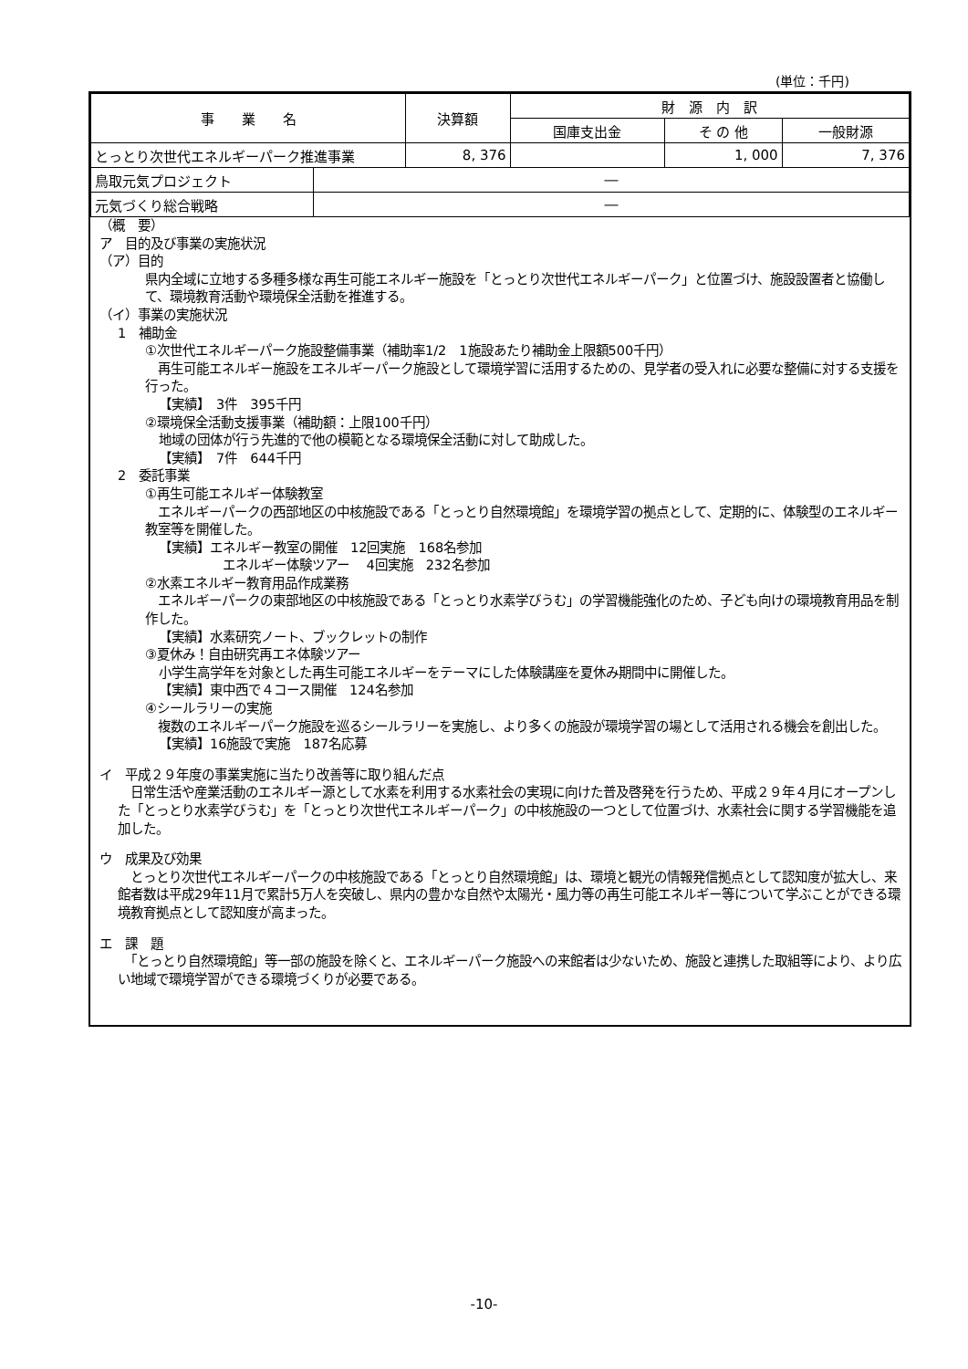(単位：千円)
| 事 業 名 | | 決算額 | 財 源 内 訳 | | |
| --- | --- | --- | --- | --- | --- |
| | | | 国庫支出金 | そ の 他 | 一般財源 |
| とっとり次世代エネルギーパーク推進事業 | | 8, 376 | | 1, 000 | 7, 376 |
| 鳥取元気プロジェクト | ― | | | | |
| 元気づくり総合戦略 | ― | | | | |
（概　要）
ア　目的及び事業の実施状況
（ア）目的
県内全域に立地する多種多様な再生可能エネルギー施設を「とっとり次世代エネルギーパーク」と位置づけ、施設設置者と協働して、環境教育活動や環境保全活動を推進する。
（イ）事業の実施状況
1　補助金
①次世代エネルギーパーク施設整備事業（補助率1/2　1施設あたり補助金上限額500千円）
　再生可能エネルギー施設をエネルギーパーク施設として環境学習に活用するための、見学者の受入れに必要な整備に対する支援を行った。
【実績】　3件　395千円
②環境保全活動支援事業（補助額：上限100千円）
地域の団体が行う先進的で他の模範となる環境保全活動に対して助成した。
【実績】　7件　644千円
2　委託事業
①再生可能エネルギー体験教室
　エネルギーパークの西部地区の中核施設である「とっとり自然環境館」を環境学習の拠点として、定期的に、体験型のエネルギー教室等を開催した。
【実績】エネルギー教室の開催　12回実施　168名参加
エネルギー体験ツアー　 4回実施　232名参加
②水素エネルギー教育用品作成業務
　エネルギーパークの東部地区の中核施設である「とっとり水素学びうむ」の学習機能強化のため、子ども向けの環境教育用品を制作した。
【実績】水素研究ノート、ブックレットの制作
③夏休み！自由研究再エネ体験ツアー
小学生高学年を対象とした再生可能エネルギーをテーマにした体験講座を夏休み期間中に開催した。
【実績】東中西で４コース開催　124名参加
④シールラリーの実施
　複数のエネルギーパーク施設を巡るシールラリーを実施し、より多くの施設が環境学習の場として活用される機会を創出した。
【実績】16施設で実施　187名応募
イ　平成２９年度の事業実施に当たり改善等に取り組んだ点
　日常生活や産業活動のエネルギー源として水素を利用する水素社会の実現に向けた普及啓発を行うため、平成２９年４月にオープンした「とっとり水素学びうむ」を「とっとり次世代エネルギーパーク」の中核施設の一つとして位置づけ、水素社会に関する学習機能を追加した。
ウ　成果及び効果
　とっとり次世代エネルギーパークの中核施設である「とっとり自然環境館」は、環境と観光の情報発信拠点として認知度が拡大し、来館者数は平成29年11月で累計5万人を突破し、県内の豊かな自然や太陽光・風力等の再生可能エネルギー等について学ぶことができる環境教育拠点として認知度が高まった。
エ　課　題
　「とっとり自然環境館」等一部の施設を除くと、エネルギーパーク施設への来館者は少ないため、施設と連携した取組等により、より広い地域で環境学習ができる環境づくりが必要である。
-10-